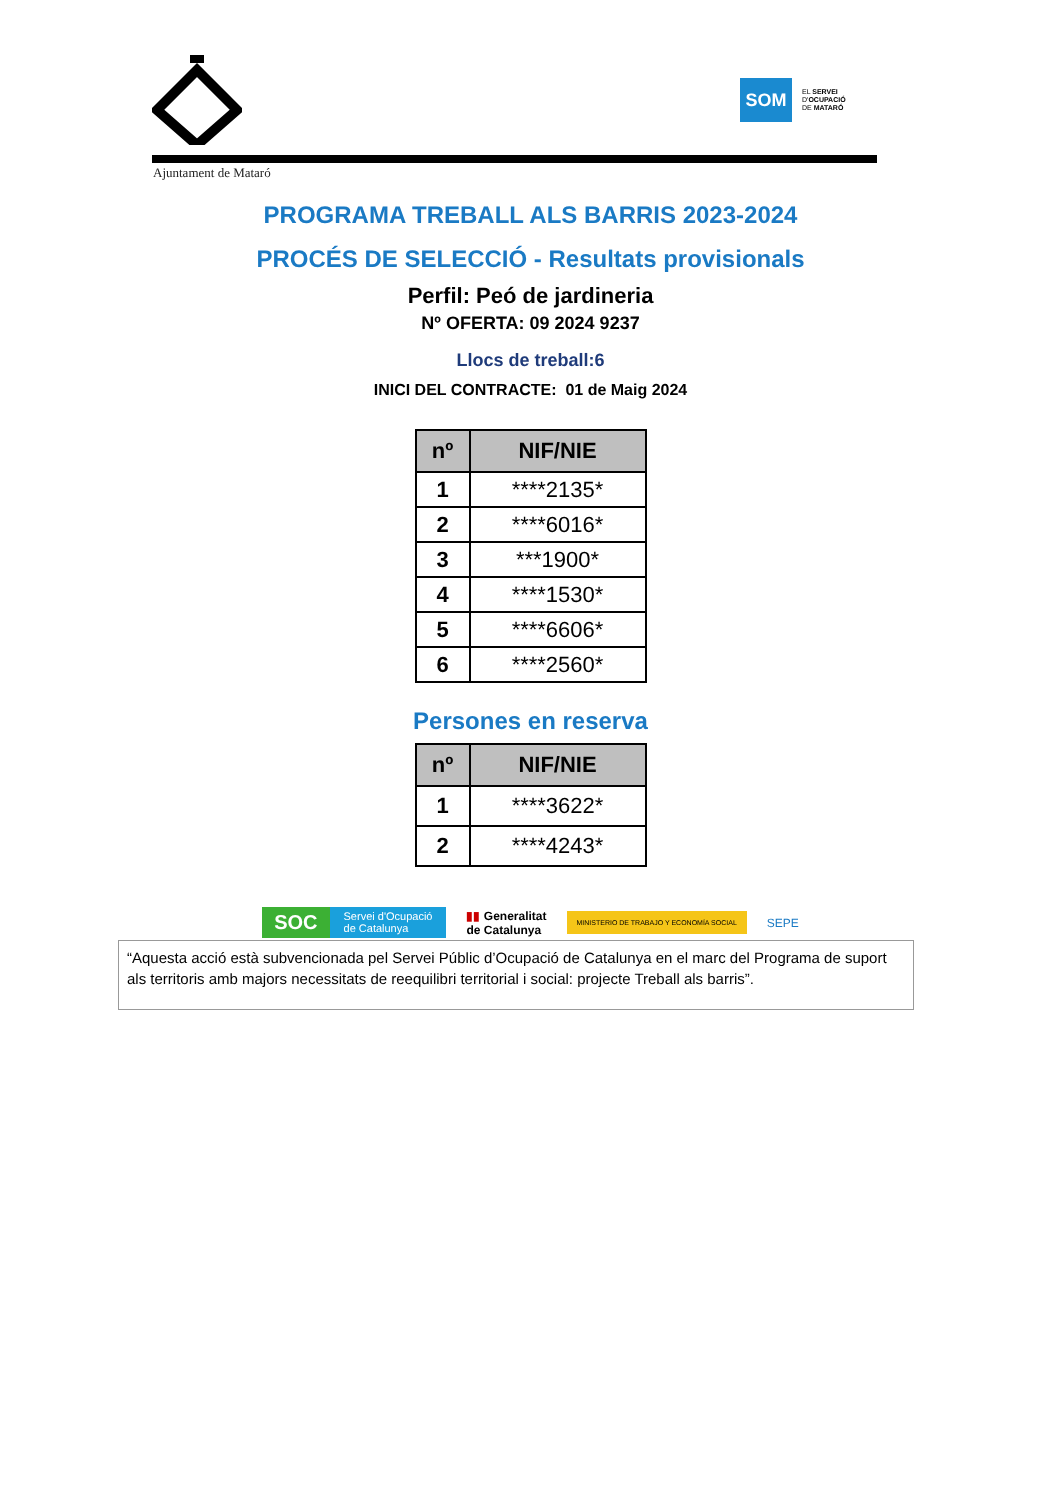SOM
EL SERVEI
D'OCUPACIÓ
DE MATARÓ
Ajuntament de Mataró
PROGRAMA TREBALL ALS BARRIS 2023-2024
PROCÉS DE SELECCIÓ - Resultats provisionals
Perfil: Peó de jardineria
Nº OFERTA: 09 2024 9237
Llocs de treball:6
INICI DEL CONTRACTE: 01 de Maig 2024
| nº | NIF/NIE |
| --- | --- |
| 1 | ****2135* |
| 2 | ****6016* |
| 3 | ***1900* |
| 4 | ****1530* |
| 5 | ****6606* |
| 6 | ****2560* |
Persones en reserva
| nº | NIF/NIE |
| --- | --- |
| 1 | ****3622* |
| 2 | ****4243* |
SOC Servei d'Ocupació
de Catalunya
▮▮ Generalitat
de Catalunya
MINISTERIO DE TRABAJO Y ECONOMÍA SOCIAL
SEPE
“Aquesta acció està subvencionada pel Servei Públic d’Ocupació de Catalunya en el marc del Programa de suport als territoris amb majors necessitats de reequilibri territorial i social: projecte Treball als barris”.